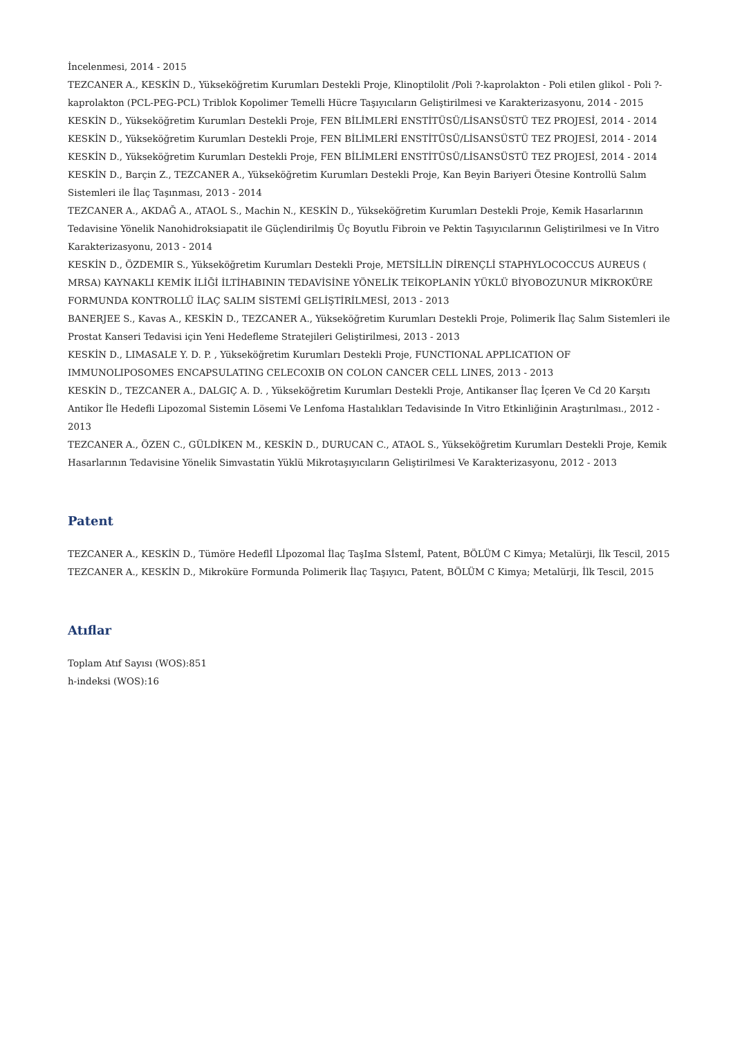İncelenmesi, 2014 - 2015
TEZCANER A., KESKİN D., Yükseköğretim Kurumları Destekli Proje, Klinoptilolit /Poli ?-kaprolakton - Poli etilen glikol - Poli ?-kaprolakton (PCL-PEG-PCL) Triblok Kopolimer Temelli Hücre Taşıyıcıların Geliştirilmesi ve Karakterizasyonu, 2014 - 2015
KESKİN D., Yükseköğretim Kurumları Destekli Proje, FEN BİLİMLERİ ENSTİTÜSÜ/LİSANSÜSTÜ TEZ PROJESİ, 2014 - 2014
KESKİN D., Yükseköğretim Kurumları Destekli Proje, FEN BİLİMLERİ ENSTİTÜSÜ/LİSANSÜSTÜ TEZ PROJESİ, 2014 - 2014
KESKİN D., Yükseköğretim Kurumları Destekli Proje, FEN BİLİMLERİ ENSTİTÜSÜ/LİSANSÜSTÜ TEZ PROJESİ, 2014 - 2014
KESKİN D., Barçin Z., TEZCANER A., Yükseköğretim Kurumları Destekli Proje, Kan Beyin Bariyeri Ötesine Kontrollü Salım Sistemleri ile İlaç Taşınması, 2013 - 2014
TEZCANER A., AKDAĞ A., ATAOL S., Machin N., KESKİN D., Yükseköğretim Kurumları Destekli Proje, Kemik Hasarlarının Tedavisine Yönelik Nanohidroksiapatit ile Güçlendirilmiş Üç Boyutlu Fibroin ve Pektin Taşıyıcılarının Geliştirilmesi ve In Vitro Karakterizasyonu, 2013 - 2014
KESKİN D., ÖZDEMIR S., Yükseköğretim Kurumları Destekli Proje, METSİLLİN DİRENÇLİ STAPHYLOCOCCUS AUREUS ( MRSA) KAYNAKLI KEMİK İLİĞİ İLTİHABININ TEDAVİSİNE YÖNELİK TEİKOPLANİN YÜKLÜ BİYOBOZUNUR MİKROKÜRE FORMUNDA KONTROLLÜ İLAÇ SALIM SİSTEMİ GELİŞTİRİLMESİ, 2013 - 2013
BANERJEE S., Kavas A., KESKİN D., TEZCANER A., Yükseköğretim Kurumları Destekli Proje, Polimerik İlaç Salım Sistemleri ile Prostat Kanseri Tedavisi için Yeni Hedefleme Stratejileri Geliştirilmesi, 2013 - 2013
KESKİN D., LIMASALE Y. D. P. , Yükseköğretim Kurumları Destekli Proje, FUNCTIONAL APPLICATION OF IMMUNOLIPOSOMES ENCAPSULATING CELECOXIB ON COLON CANCER CELL LINES, 2013 - 2013
KESKİN D., TEZCANER A., DALGIÇ A. D. , Yükseköğretim Kurumları Destekli Proje, Antikanser İlaç İçeren Ve Cd 20 Karşıtı Antikor İle Hedefli Lipozomal Sistemin Lösemi Ve Lenfoma Hastalıkları Tedavisinde In Vitro Etkinliğinin Araştırılması., 2012 - 2013
TEZCANER A., ÖZEN C., GÜLDİKEN M., KESKİN D., DURUCAN C., ATAOL S., Yükseköğretim Kurumları Destekli Proje, Kemik Hasarlarının Tedavisine Yönelik Simvastatin Yüklü Mikrotaşıyıcıların Geliştirilmesi Ve Karakterizasyonu, 2012 - 2013
Patent
TEZCANER A., KESKİN D., Tümöre Hedeflİ Lİpozomal İlaç TaşIma Sİstemİ, Patent, BÖLÜM C Kimya; Metalürji, İlk Tescil, 2015
TEZCANER A., KESKİN D., Mikroküre Formunda Polimerik İlaç Taşıyıcı, Patent, BÖLÜM C Kimya; Metalürji, İlk Tescil, 2015
Atıflar
Toplam Atıf Sayısı (WOS):851
h-indeksi (WOS):16